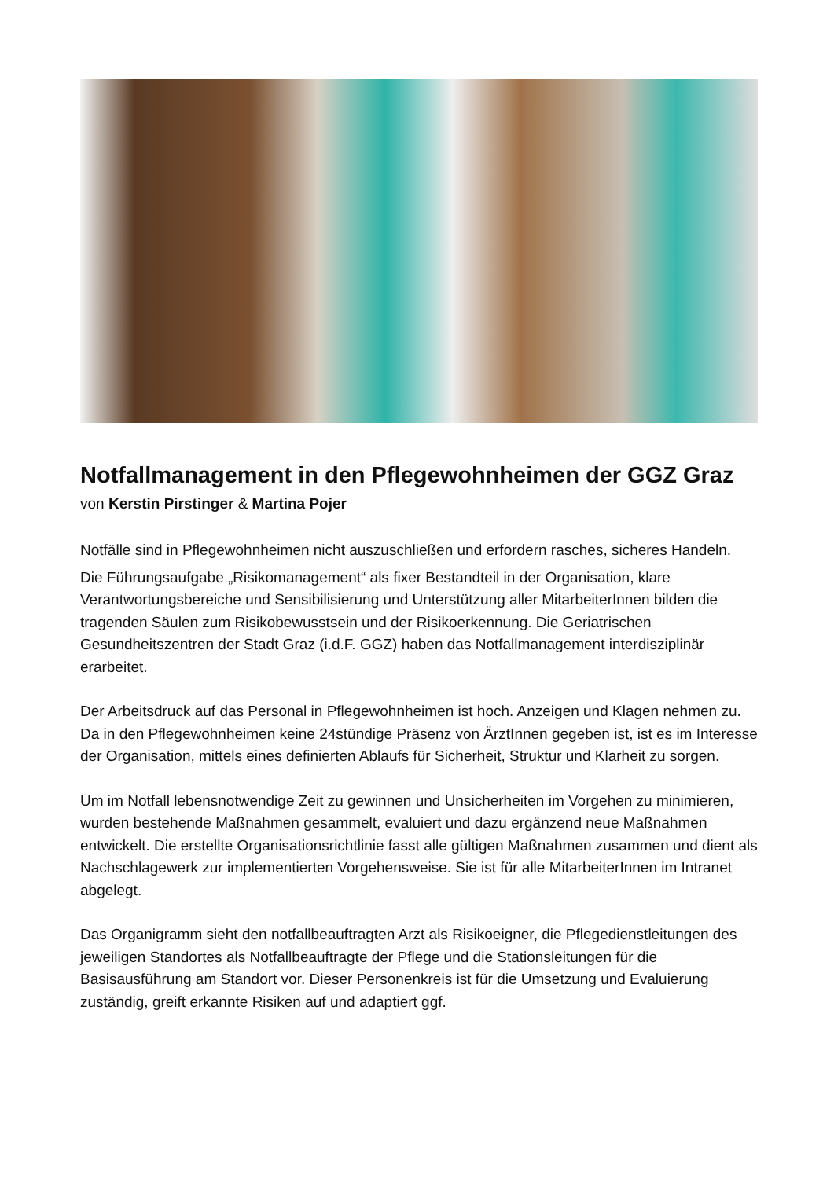Notfallmanagement in den Pflegewohnheimen der GGZ Graz
von Kerstin Pirstinger & Martina Pojer
Notfälle sind in Pflegewohnheimen nicht auszuschließen und erfordern rasches, sicheres Handeln.
Die Führungsaufgabe „Risikomanagement“ als fixer Bestandteil in der Organisation, klare Verantwortungsbereiche und Sensibilisierung und Unterstützung aller MitarbeiterInnen bilden die tragenden Säulen zum Risikobewusstsein und der Risikoerkennung. Die Geriatrischen Gesundheitszentren der Stadt Graz (i.d.F. GGZ) haben das Notfallmanagement interdisziplinär erarbeitet.
Der Arbeitsdruck auf das Personal in Pflegewohnheimen ist hoch. Anzeigen und Klagen nehmen zu. Da in den Pflegewohnheimen keine 24stündige Präsenz von ÄrztInnen gegeben ist, ist es im Interesse der Organisation, mittels eines definierten Ablaufs für Sicherheit, Struktur und Klarheit zu sorgen.
Um im Notfall lebensnotwendige Zeit zu gewinnen und Unsicherheiten im Vorgehen zu minimieren, wurden bestehende Maßnahmen gesammelt, evaluiert und dazu ergänzend neue Maßnahmen entwickelt. Die erstellte Organisationsrichtlinie fasst alle gültigen Maßnahmen zusammen und dient als Nachschlagewerk zur implementierten Vorgehensweise. Sie ist für alle MitarbeiterInnen im Intranet abgelegt.
Das Organigramm sieht den notfallbeauftragten Arzt als Risikoeigner, die Pflegedienstleitungen des jeweiligen Standortes als Notfallbeauftragte der Pflege und die Stationsleitungen für die Basisausführung am Standort vor. Dieser Personenkreis ist für die Umsetzung und Evaluierung zuständig, greift erkannte Risiken auf und adaptiert ggf.